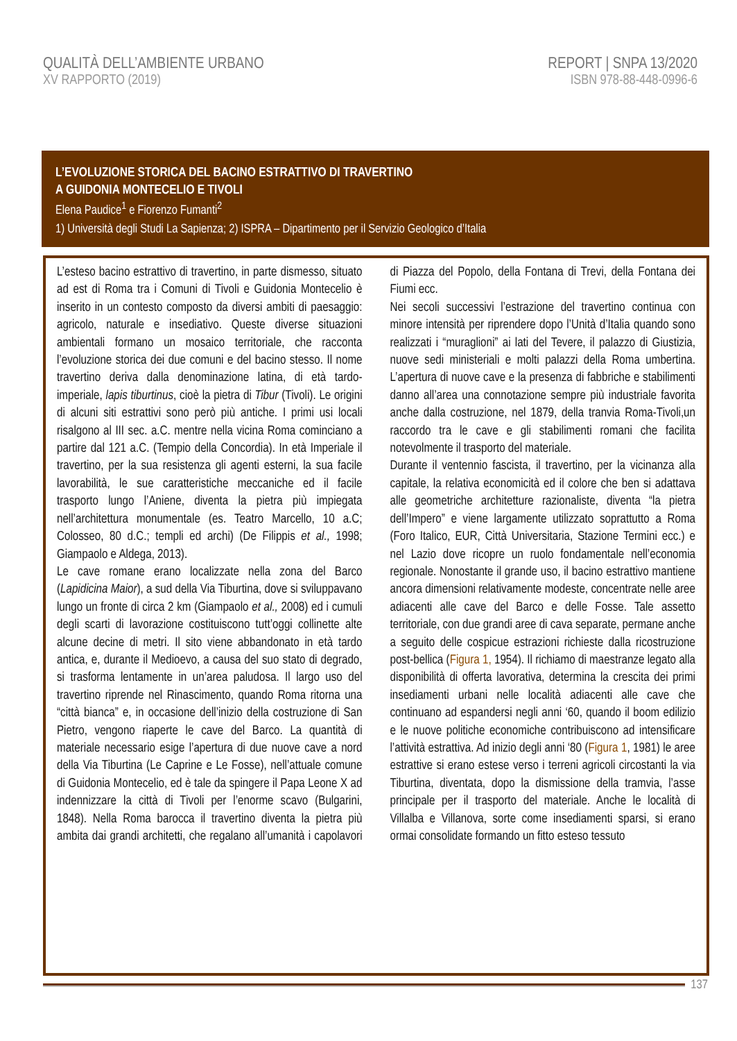QUALITÀ DELL’AMBIENTE URBANO
XV RAPPORTO (2019)
REPORT | SNPA 13/2020
ISBN 978-88-448-0996-6
L’EVOLUZIONE STORICA DEL BACINO ESTRATTIVO DI TRAVERTINO
A GUIDONIA MONTECELIO E TIVOLI
Elena Paudice<sup>1</sup> e Fiorenzo Fumanti<sup>2</sup>
1) Università degli Studi La Sapienza; 2) ISPRA – Dipartimento per il Servizio Geologico d’Italia
L’esteso bacino estrattivo di travertino, in parte dismesso, situato ad est di Roma tra i Comuni di Tivoli e Guidonia Montecelio è inserito in un contesto composto da diversi ambiti di paesaggio: agricolo, naturale e insediativo. Queste diverse situazioni ambientali formano un mosaico territoriale, che racconta l’evoluzione storica dei due comuni e del bacino stesso. Il nome travertino deriva dalla denominazione latina, di età tardo-imperiale, lapis tiburtinus, cioè la pietra di Tibur (Tivoli). Le origini di alcuni siti estrattivi sono però più antiche. I primi usi locali risalgono al III sec. a.C. mentre nella vicina Roma cominciano a partire dal 121 a.C. (Tempio della Concordia). In età Imperiale il travertino, per la sua resistenza gli agenti esterni, la sua facile lavorabilità, le sue caratteristiche meccaniche ed il facile trasporto lungo l’Aniene, diventa la pietra più impiegata nell’architettura monumentale (es. Teatro Marcello, 10 a.C; Colosseo, 80 d.C.; templi ed archi) (De Filippis et al., 1998; Giampaolo e Aldega, 2013).
Le cave romane erano localizzate nella zona del Barco (Lapidicina Maior), a sud della Via Tiburtina, dove si sviluppavano lungo un fronte di circa 2 km (Giampaolo et al., 2008) ed i cumuli degli scarti di lavorazione costituiscono tutt’oggi collinette alte alcune decine di metri. Il sito viene abbandonato in età tardo antica, e, durante il Medioevo, a causa del suo stato di degrado, si trasforma lentamente in un’area paludosa. Il largo uso del travertino riprende nel Rinascimento, quando Roma ritorna una “città bianca” e, in occasione dell’inizio della costruzione di San Pietro, vengono riaperte le cave del Barco. La quantità di materiale necessario esige l’apertura di due nuove cave a nord della Via Tiburtina (Le Caprine e Le Fosse), nell’attuale comune di Guidonia Montecelio, ed è tale da spingere il Papa Leone X ad indennizzare la città di Tivoli per l’enorme scavo (Bulgarini, 1848). Nella Roma barocca il travertino diventa la pietra più ambita dai grandi architetti, che regalano all’umanità i capolavori di Piazza del Popolo, della Fontana di Trevi, della Fontana dei Fiumi ecc.
Nei secoli successivi l’estrazione del travertino continua con minore intensità per riprendere dopo l’Unità d’Italia quando sono realizzati i “muraglioni” ai lati del Tevere, il palazzo di Giustizia, nuove sedi ministeriali e molti palazzi della Roma umbertina. L’apertura di nuove cave e la presenza di fabbriche e stabilimenti danno all’area una connotazione sempre più industriale favorita anche dalla costruzione, nel 1879, della tranvia Roma-Tivoli,un raccordo tra le cave e gli stabilimenti romani che facilita notevolmente il trasporto del materiale.
Durante il ventennio fascista, il travertino, per la vicinanza alla capitale, la relativa economicità ed il colore che ben si adattava alle geometriche architetture razionaliste, diventa “la pietra dell’Impero” e viene largamente utilizzato soprattutto a Roma (Foro Italico, EUR, Città Universitaria, Stazione Termini ecc.) e nel Lazio dove ricopre un ruolo fondamentale nell’economia regionale. Nonostante il grande uso, il bacino estrattivo mantiene ancora dimensioni relativamente modeste, concentrate nelle aree adiacenti alle cave del Barco e delle Fosse. Tale assetto territoriale, con due grandi aree di cava separate, permane anche a seguito delle cospicue estrazioni richieste dalla ricostruzione post-bellica (Figura 1, 1954). Il richiamo di maestranze legato alla disponibilità di offerta lavorativa, determina la crescita dei primi insediamenti urbani nelle località adiacenti alle cave che continuano ad espandersi negli anni ‘60, quando il boom edilizio e le nuove politiche economiche contribuiscono ad intensificare l’attività estrattiva. Ad inizio degli anni ‘80 (Figura 1, 1981) le aree estrattive si erano estese verso i terreni agricoli circostanti la via Tiburtina, diventata, dopo la dismissione della tramvia, l’asse principale per il trasporto del materiale. Anche le località di Villalba e Villanova, sorte come insediamenti sparsi, si erano ormai consolidate formando un fitto esteso tessuto
137